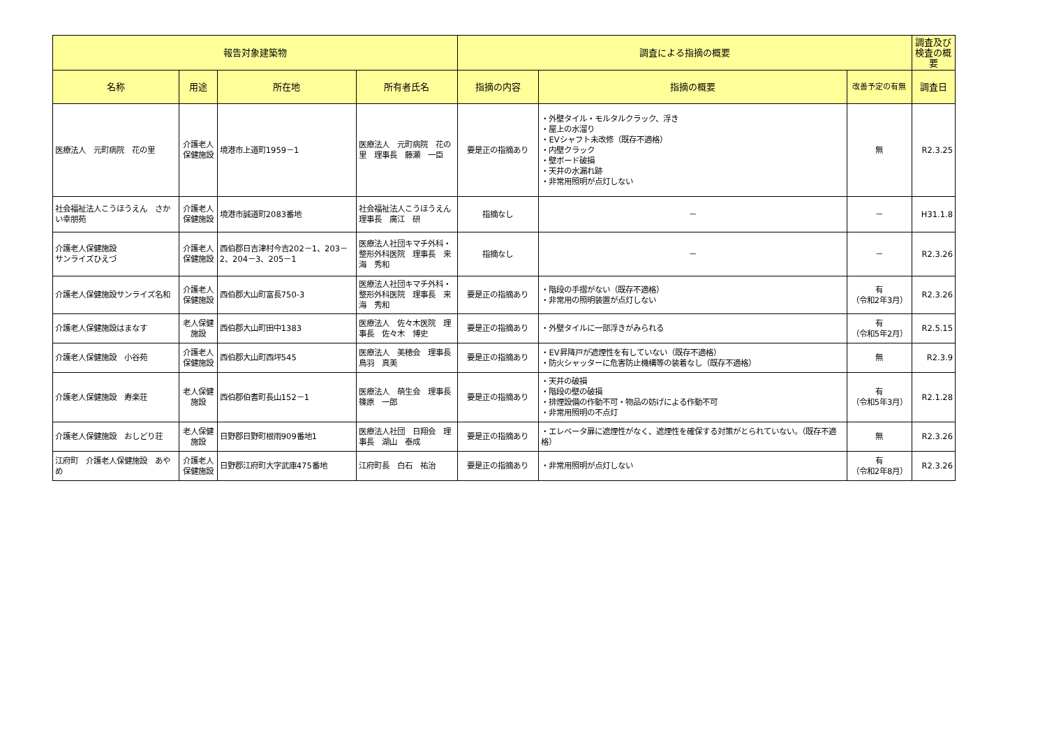| 報告対象建築物 | | | | 調査による指摘の概要 | | | 調査及び検査の概要 |
| --- | --- | --- | --- | --- | --- | --- | --- |
| 名称 | 用途 | 所在地 | 所有者氏名 | 指摘の内容 | 指摘の概要 | 改善予定の有無 | 調査日 |
| 医療法人 元町病院 花の里 | 介護老人保健施設 | 境港市上道町1959－1 | 医療法人 元町病院 花の里 理事長 藤瀬 一臣 | 要是正の指摘あり | ・外壁タイル・モルタルクラック、浮き ・屋上の水溜り ・EVシャフト未改修（既存不適格） ・内壁クラック ・壁ボード破損 ・天井の水漏れ跡 ・非常用照明が点灯しない | 無 | R2.3.25 |
| 社会福祉法人こうほうえん さかい幸朋苑 | 介護老人保健施設 | 境港市誠道町2083番地 | 社会福祉法人こうほうえん 理事長 廣江 研 | 指摘なし | － | － | H31.1.8 |
| 介護老人保健施設 サンライズひえづ | 介護老人保健施設 | 西伯郡日吉津村今吉202－1、203－2、204－3、205－1 | 医療法人社団キマチ外科・整形外科医院 理事長 来海 秀和 | 指摘なし | － | － | R2.3.26 |
| 介護老人保健施設サンライズ名和 | 介護老人保健施設 | 西伯郡大山町富長750-3 | 医療法人社団キマチ外科・整形外科医院 理事長 来海 秀和 | 要是正の指摘あり | ・階段の手摺がない（既存不適格） ・非常用の照明装置が点灯しない | 有 （令和2年3月） | R2.3.26 |
| 介護老人保健施設はまなす | 老人保健施設 | 西伯郡大山町田中1383 | 医療法人 佐々木医院 理事長 佐々木 博史 | 要是正の指摘あり | ・外壁タイルに一部浮きがみられる | 有 （令和5年2月） | R2.5.15 |
| 介護老人保健施設 小谷苑 | 介護老人保健施設 | 西伯郡大山町西坪545 | 医療法人 美穂会 理事長 鳥羽 真美 | 要是正の指摘あり | ・EV昇降戸が遮煙性を有していない（既存不適格） ・防火シャッターに危害防止機構等の装着なし（既存不適格） | 無 | R2.3.9 |
| 介護老人保健施設 寿楽荘 | 老人保健施設 | 西伯郡伯耆町長山152－1 | 医療法人 萌生会 理事長 篠原 一郎 | 要是正の指摘あり | ・天井の破損 ・階段の壁の破損 ・排煙設備の作動不可・物品の妨げによる作動不可 ・非常用照明の不点灯 | 有 （令和5年3月） | R2.1.28 |
| 介護老人保健施設 おしどり荘 | 老人保健施設 | 日野郡日野町根雨909番地1 | 医療法人社団 日翔会 理事長 湖山 泰成 | 要是正の指摘あり | ・エレベータ扉に遮煙性がなく、遮煙性を確保する対策がとられていない。（既存不適格） | 無 | R2.3.26 |
| 江府町 介護老人保健施設 あやめ | 介護老人保健施設 | 日野郡江府町大字武庫475番地 | 江府町長 白石 祐治 | 要是正の指摘あり | ・非常用照明が点灯しない | 有 （令和2年8月） | R2.3.26 |